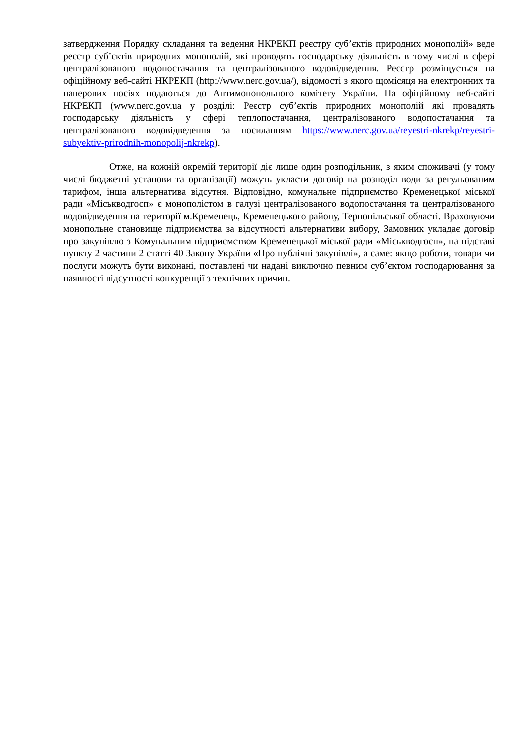затвердження Порядку складання та ведення НКРЕКП реєстру суб’єктів природних монополій» веде реєстр суб’єктів природних монополій, які проводять господарську діяльність в тому числі в сфері централізованого водопостачання та централізованого водовідведення. Реєстр розміщується на офіційному веб-сайті НКРЕКП (http://www.nerc.gov.ua/), відомості з якого щомісяця на електронних та паперових носіях подаються до Антимонопольного комітету України. На офіційному веб-сайті НКРЕКП (www.nerc.gov.ua у розділі: Реєстр суб’єктів природних монополій які провадять господарську діяльність у сфері теплопостачання, централізованого водопостачання та централізованого водовідведення за посиланням https://www.nerc.gov.ua/reyestri-nkrekp/reyestri-subyektiv-prirodnih-monopolij-nkrekp).
Отже, на кожній окремій території діє лише один розподільник, з яким споживачі (у тому числі бюджетні установи та організації) можуть укласти договір на розподіл води за регульованим тарифом, інша альтернатива відсутня. Відповідно, комунальне підприємство Кременецької міської ради «Міськводгосп» є монополістом в галузі централізованого водопостачання та централізованого водовідведення на території м.Кременець, Кременецького району, Тернопільської області. Враховуючи монопольне становище підприємства за відсутності альтернативи вибору, Замовник укладає договір про закупівлю з Комунальним підприємством Кременецької міської ради «Міськводгосп», на підставі пункту 2 частини 2 статті 40 Закону України «Про публічні закупівлі», а саме: якщо роботи, товари чи послуги можуть бути виконані, поставлені чи надані виключно певним суб’єктом господарювання за наявності відсутності конкуренції з технічних причин.